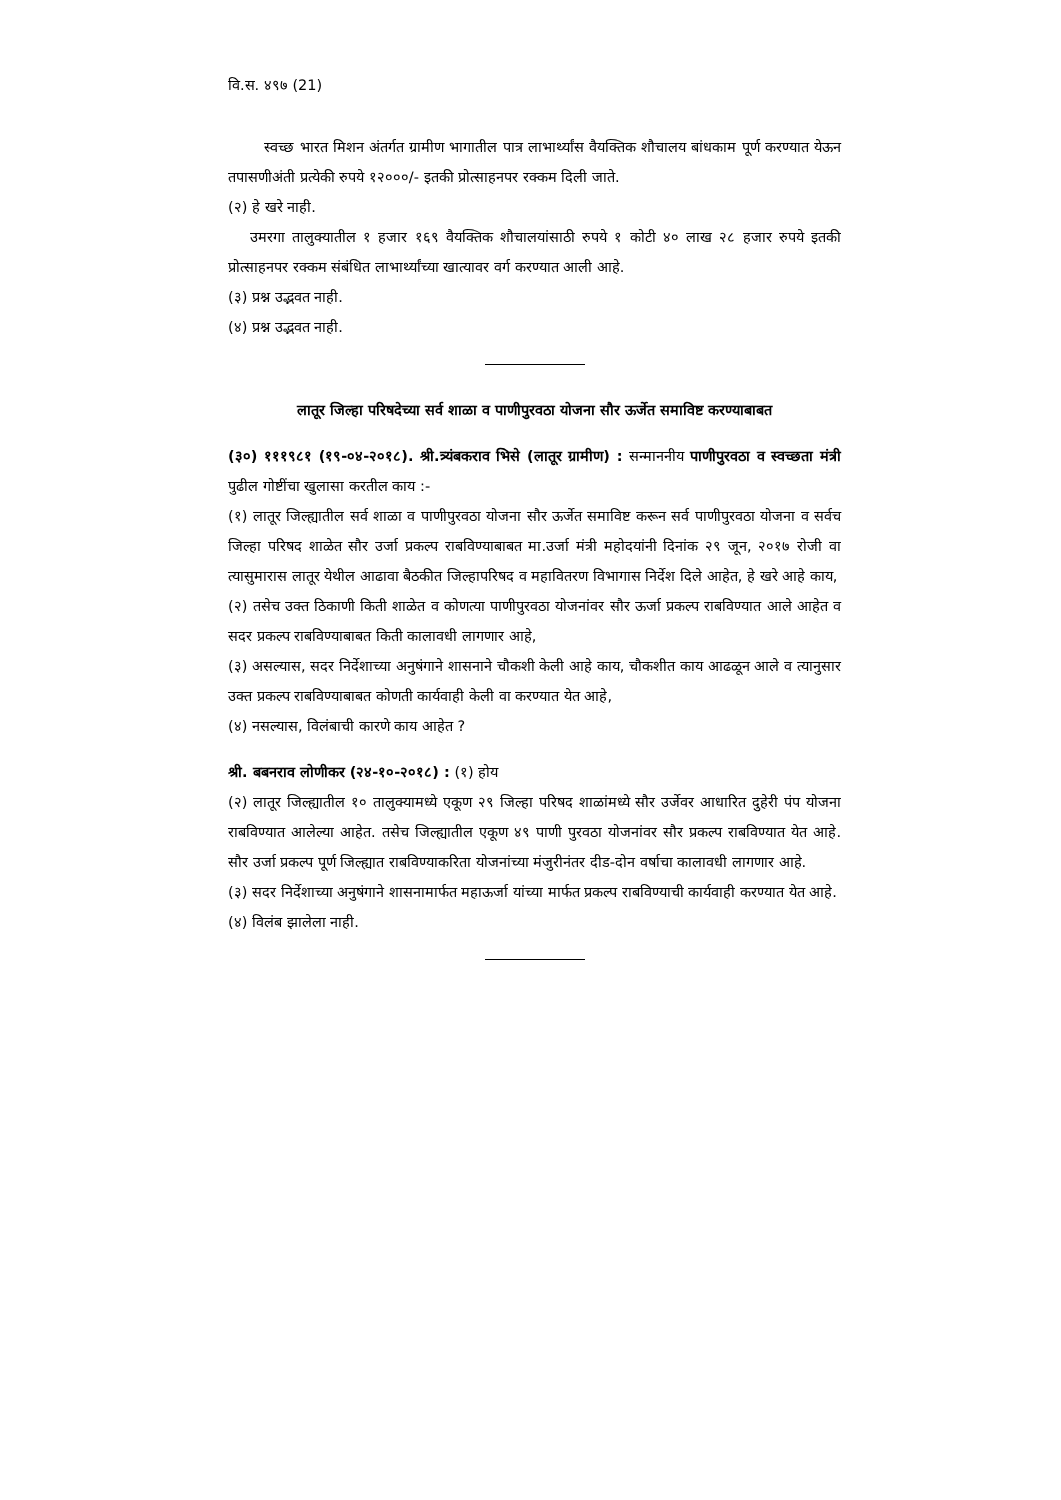वि.स. ४९७ (21)
स्वच्छ भारत मिशन अंतर्गत ग्रामीण भागातील पात्र लाभार्थ्यांस वैयक्तिक शौचालय बांधकाम पूर्ण करण्यात येऊन तपासणीअंती प्रत्येकी रुपये १२०००/- इतकी प्रोत्साहनपर रक्कम दिली जाते.
(२) हे खरे नाही.
उमरगा तालुक्यातील १ हजार १६९ वैयक्तिक शौचालयांसाठी रुपये १ कोटी ४० लाख २८ हजार रुपये इतकी प्रोत्साहनपर रक्कम संबंधित लाभार्थ्यांच्या खात्यावर वर्ग करण्यात आली आहे.
(३) प्रश्न उद्भवत नाही.
(४) प्रश्न उद्भवत नाही.
लातूर जिल्हा परिषदेच्या सर्व शाळा व पाणीपुरवठा योजना सौर ऊर्जेत समाविष्ट करण्याबाबत
(३०) १११९८१ (१९-०४-२०१८). श्री.त्र्यंबकराव भिसे (लातूर ग्रामीण) : सन्माननीय पाणीपुरवठा व स्वच्छता मंत्री पुढील गोष्टींचा खुलासा करतील काय :-
(१) लातूर जिल्ह्यातील सर्व शाळा व पाणीपुरवठा योजना सौर ऊर्जेत समाविष्ट करून सर्व पाणीपुरवठा योजना व सर्वच जिल्हा परिषद शाळेत सौर उर्जा प्रकल्प राबविण्याबाबत मा.उर्जा मंत्री महोदयांनी दिनांक २९ जून, २०१७ रोजी वा त्यासुमारास लातूर येथील आढावा बैठकीत जिल्हापरिषद व महावितरण विभागास निर्देश दिले आहेत, हे खरे आहे काय,
(२) तसेच उक्त ठिकाणी किती शाळेत व कोणत्या पाणीपुरवठा योजनांवर सौर ऊर्जा प्रकल्प राबविण्यात आले आहेत व सदर प्रकल्प राबविण्याबाबत किती कालावधी लागणार आहे,
(३) असल्यास, सदर निर्देशाच्या अनुषंगाने शासनाने चौकशी केली आहे काय, चौकशीत काय आढळून आले व त्यानुसार उक्त प्रकल्प राबविण्याबाबत कोणती कार्यवाही केली वा करण्यात येत आहे,
(४) नसल्यास, विलंबाची कारणे काय आहेत ?
श्री. बबनराव लोणीकर (२४-१०-२०१८) : (१) होय
(२) लातूर जिल्ह्यातील १० तालुक्यामध्ये एकूण २९ जिल्हा परिषद शाळांमध्ये सौर उर्जेवर आधारित दुहेरी पंप योजना राबविण्यात आलेल्या आहेत. तसेच जिल्ह्यातील एकूण ४९ पाणी पुरवठा योजनांवर सौर प्रकल्प राबविण्यात येत आहे. सौर उर्जा प्रकल्प पूर्ण जिल्ह्यात राबविण्याकरिता योजनांच्या मंजुरीनंतर दीड-दोन वर्षाचा कालावधी लागणार आहे.
(३) सदर निर्देशाच्या अनुषंगाने शासनामार्फत महाऊर्जा यांच्या मार्फत प्रकल्प राबविण्याची कार्यवाही करण्यात येत आहे.
(४) विलंब झालेला नाही.